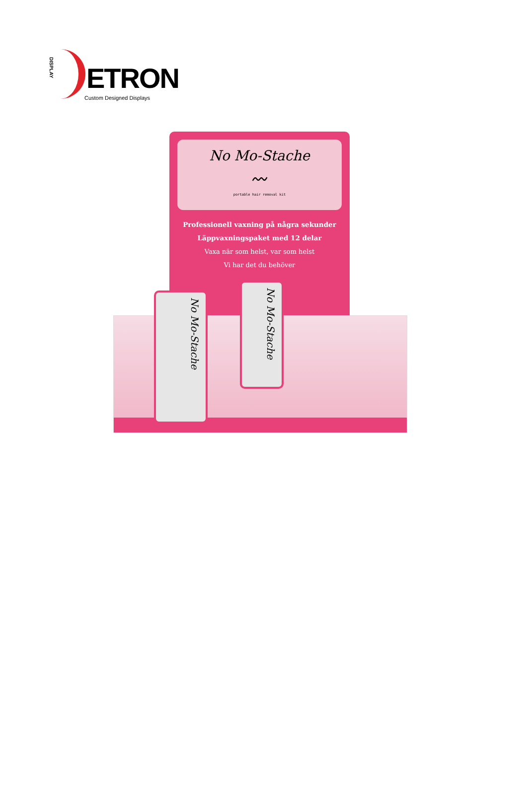DISPLAY
ETRON
Custom Designed Displays
No Mo-Stache
〰
portable hair removal kit
Professionell vaxning på några sekunder
Läppvaxningspaket med 12 delar
Vaxa när som helst, var som helst
Vi har det du behöver
No Mo-Stache
No Mo-Stache